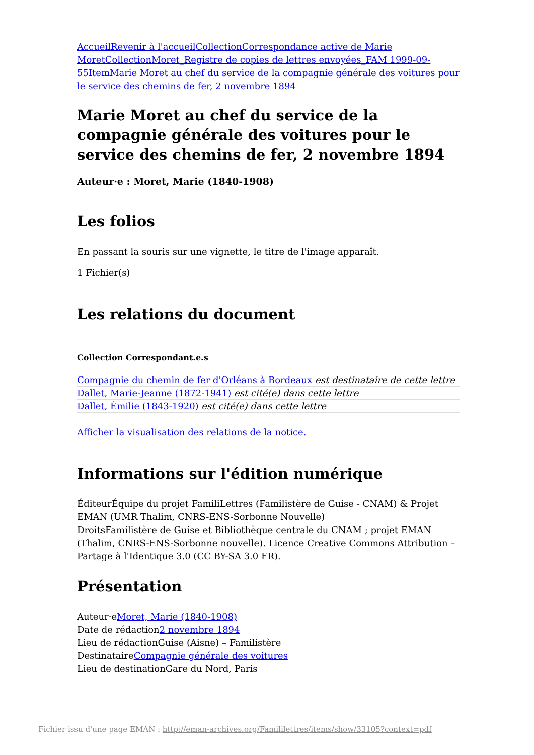Accueil Revenir à l'accueil Collection Correspondance active de Marie Moret Collection Moret_Registre de copies de lettres envoyées_FAM 1999-09-55 Item Marie Moret au chef du service de la compagnie générale des voitures pour le service des chemins de fer, 2 novembre 1894
Marie Moret au chef du service de la compagnie générale des voitures pour le service des chemins de fer, 2 novembre 1894
Auteur·e : Moret, Marie (1840-1908)
Les folios
En passant la souris sur une vignette, le titre de l'image apparaît.
1 Fichier(s)
Les relations du document
Collection Correspondant.e.s
Compagnie du chemin de fer d'Orléans à Bordeaux est destinataire de cette lettre
Dallet, Marie-Jeanne (1872-1941) est cité(e) dans cette lettre
Dallet, Émilie (1843-1920) est cité(e) dans cette lettre
Afficher la visualisation des relations de la notice.
Informations sur l'édition numérique
ÉditeurÉquipe du projet FamiliLettres (Familistère de Guise - CNAM) & Projet EMAN (UMR Thalim, CNRS-ENS-Sorbonne Nouvelle)
DroitsFamilistère de Guise et Bibliothèque centrale du CNAM ; projet EMAN (Thalim, CNRS-ENS-Sorbonne nouvelle). Licence Creative Commons Attribution – Partage à l'Identique 3.0 (CC BY-SA 3.0 FR).
Présentation
Auteur·eMoret, Marie (1840-1908)
Date de rédaction2 novembre 1894
Lieu de rédactionGuise (Aisne) – Familistère
DestinataireCompagnie générale des voitures
Lieu de destinationGare du Nord, Paris
Fichier issu d'une page EMAN : http://eman-archives.org/Famililettres/items/show/33105?context=pdf